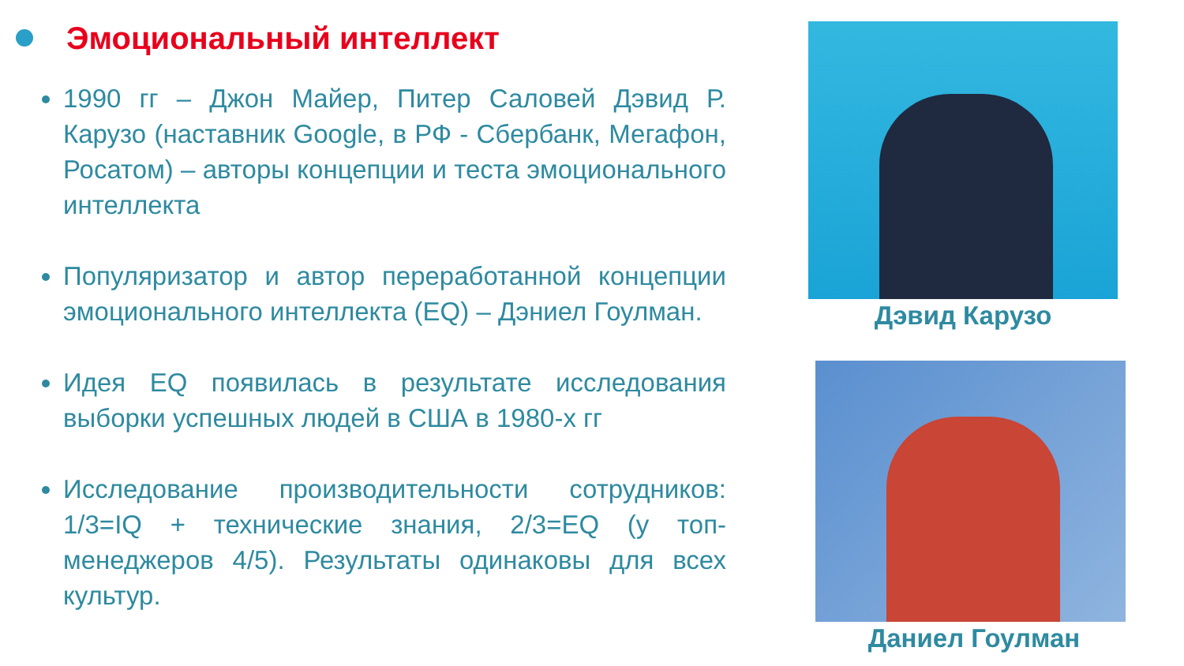Эмоциональный интеллект
1990 гг – Джон Майер, Питер Саловей Дэвид Р. Карузо (наставник Google, в РФ - Сбербанк, Мегафон, Росатом) – авторы концепции и теста эмоционального интеллекта
Популяризатор и автор переработанной концепции эмоционального интеллекта (EQ) – Дэниел Гоулман.
Идея EQ появилась в результате исследования выборки успешных людей в США в 1980-х гг
Исследование производительности сотрудников: 1/3=IQ + технические знания, 2/3=EQ (у топ-менеджеров 4/5). Результаты одинаковы для всех культур.
Дэвид Карузо
Даниел Гоулман